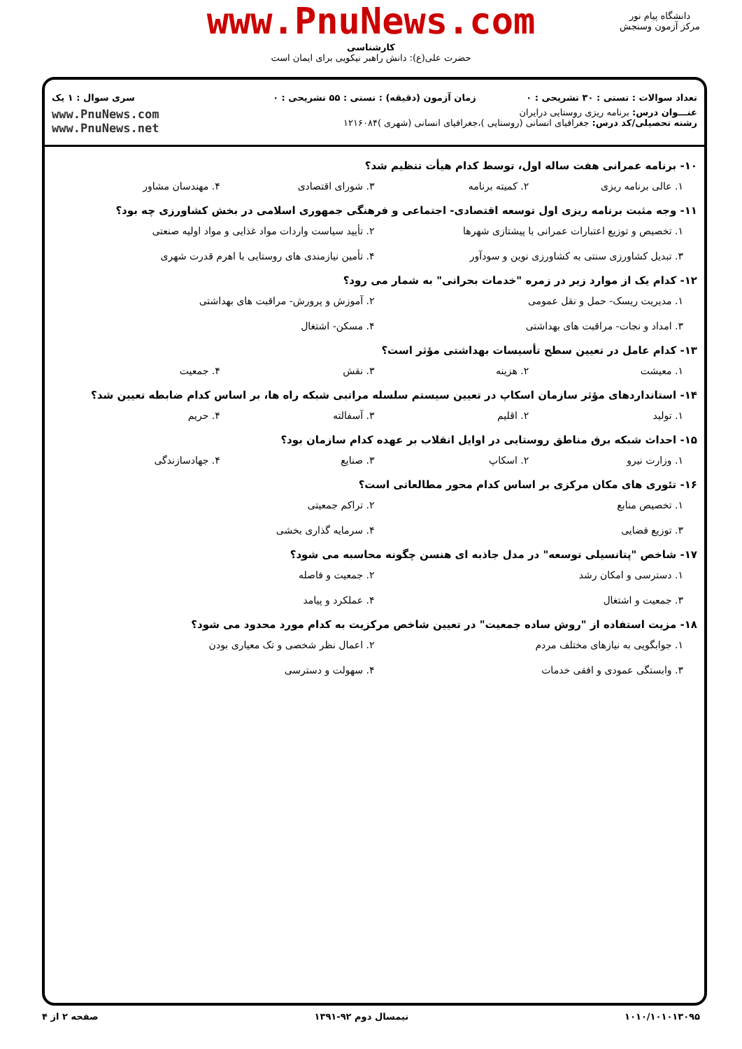www.PnuNews.com
کارشناسی
حضرت علی(ع): دانش راهبر نیکویی برای ایمان است
دانشگاه پیام نور
مرکز آزمون وسنجش
تعداد سوالات : تستی : ۳۰ تشریحی : ۰
زمان آزمون (دقیقه) : تستی : ۵۵ تشریحی : ۰
سری سوال : ۱ یک
عنـــوان درس: برنامه ریزی روستایی درایران
رشته تحصیلی/کد درس: جغرافیای انسانی (روستایی )،جغرافیای انسانی (شهری )۱۲۱۶۰۸۴
www.PnuNews.com
www.PnuNews.net
۱۰- برنامه عمرانی هفت ساله اول، توسط کدام هیأت تنظیم شد؟
۱. عالی برنامه ریزی
۲. کمیته برنامه
۳. شورای اقتصادی
۴. مهندسان مشاور
۱۱- وجه مثبت برنامه ریزی اول توسعه اقتصادی- اجتماعی و فرهنگی جمهوری اسلامی در بخش کشاورزی چه بود؟
۱. تخصیص و توزیع اعتبارات عمرانی با پیشتازی شهرها
۲. تأیید سیاست واردات مواد غذایی و مواد اولیه صنعتی
۳. تبدیل کشاورزی سنتی به کشاورزی نوین و سودآور
۴. تأمین نیازمندی های روستایی با اهرم قدرت شهری
۱۲- کدام یک از موارد زیر در زمره "خدمات بحرانی" به شمار می رود؟
۱. مدیریت ریسک- حمل و نقل عمومی
۲. آموزش و پرورش- مراقبت های بهداشتی
۳. امداد و نجات- مراقبت های بهداشتی
۴. مسکن- اشتغال
۱۳- کدام عامل در تعیین سطح تأسیسات بهداشتی مؤثر است؟
۱. معیشت
۲. هزینه
۳. نقش
۴. جمعیت
۱۴- استانداردهای مؤثر سازمان اسکاپ در تعیین سیستم سلسله مراتبی شبکه راه ها، بر اساس کدام ضابطه تعیین شد؟
۱. تولید
۲. اقلیم
۳. آسفالته
۴. حریم
۱۵- احداث شبکه برق مناطق روستایی در اوایل انقلاب بر عهده کدام سازمان بود؟
۱. وزارت نیرو
۲. اسکاپ
۳. صنایع
۴. جهادسازندگی
۱۶- تئوری های مکان مرکزی بر اساس کدام محور مطالعاتی است؟
۱. تخصیص منابع
۲. تراکم جمعیتی
۳. توزیع فضایی
۴. سرمایه گذاری بخشی
۱۷- شاخص "پتانسیلی توسعه" در مدل جاذبه ای هنسن چگونه محاسبه می شود؟
۱. دسترسی و امکان رشد
۲. جمعیت و فاصله
۳. جمعیت و اشتغال
۴. عملکرد و پیامد
۱۸- مزیت استفاده از "روش ساده جمعیت" در تعیین شاخص مرکزیت به کدام مورد محدود می شود؟
۱. جوابگویی به نیازهای مختلف مردم
۲. اعمال نظر شخصی و تک معیاری بودن
۳. وابستگی عمودی و افقی خدمات
۴. سهولت و دسترسی
۱۰۱۰/۱۰۱۰۱۳۰۹۵ نیمسال دوم ۹۲-۱۳۹۱ صفحه ۲ از ۴